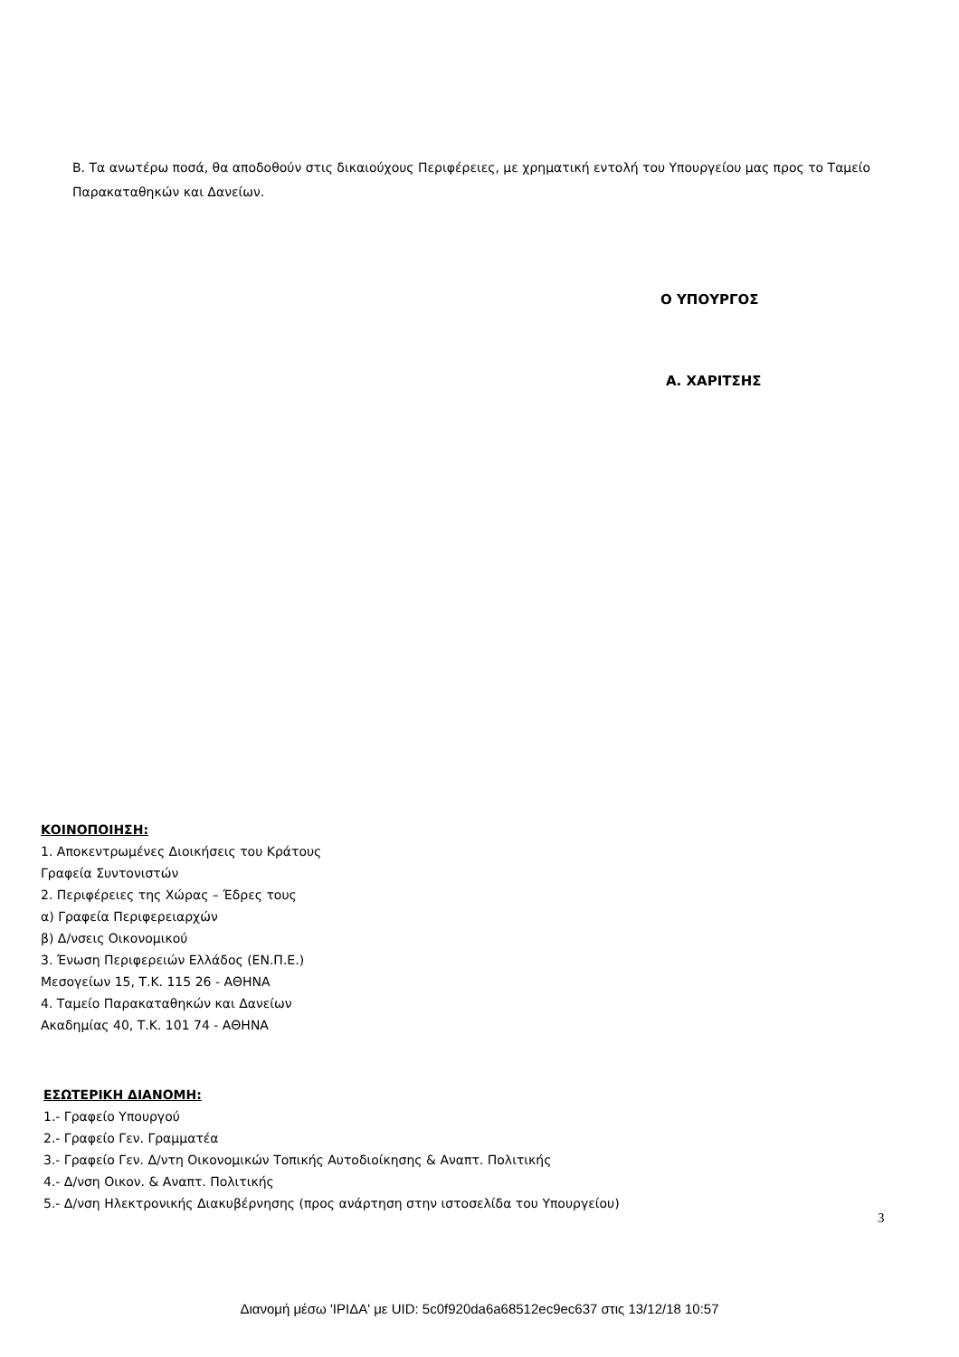Β. Τα ανωτέρω ποσά, θα αποδοθούν στις δικαιούχους Περιφέρειες, με χρηματική εντολή του Υπουργείου μας προς το Ταμείο Παρακαταθηκών και Δανείων.
Ο ΥΠΟΥΡΓΟΣ
Α. ΧΑΡΙΤΣΗΣ
ΚΟΙΝΟΠΟΙΗΣΗ:
1. Αποκεντρωμένες Διοικήσεις του Κράτους
Γραφεία Συντονιστών
2. Περιφέρειες της Χώρας – Έδρες τους
α) Γραφεία Περιφερειαρχών
β) Δ/νσεις Οικονομικού
3. Ένωση Περιφερειών Ελλάδος (ΕΝ.Π.Ε.)
Μεσογείων 15, Τ.Κ. 115 26 - ΑΘΗΝΑ
4. Ταμείο Παρακαταθηκών και Δανείων
Ακαδημίας 40, Τ.Κ. 101 74 - ΑΘΗΝΑ
ΕΣΩΤΕΡΙΚΗ ΔΙΑΝΟΜΗ:
1.- Γραφείο Υπουργού
2.- Γραφείο Γεν. Γραμματέα
3.- Γραφείο Γεν. Δ/ντη Οικονομικών Τοπικής Αυτοδιοίκησης & Αναπτ. Πολιτικής
4.- Δ/νση Οικον. & Αναπτ. Πολιτικής
5.- Δ/νση Ηλεκτρονικής Διακυβέρνησης (προς ανάρτηση στην ιστοσελίδα του Υπουργείου)
3
Διανομή μέσω 'ΙΡΙΔΑ' με UID: 5c0f920da6a68512ec9ec637 στις 13/12/18 10:57